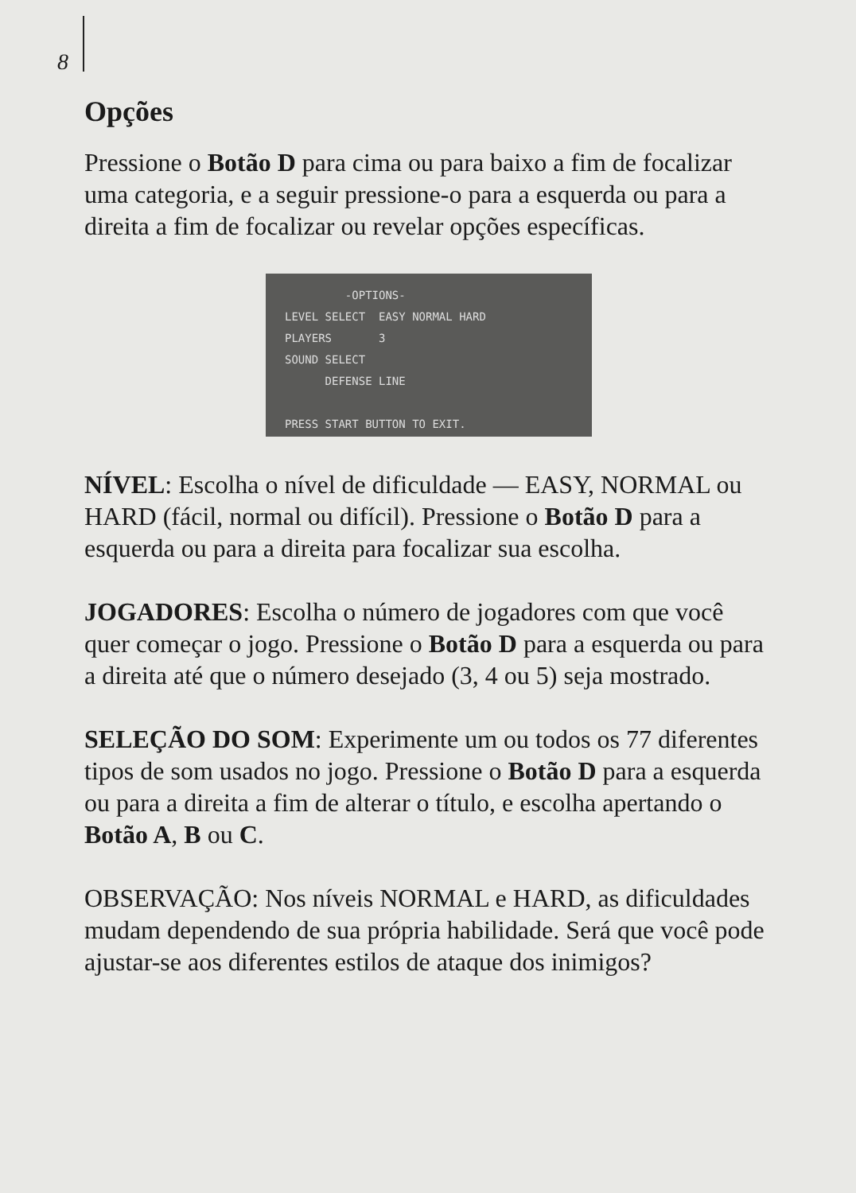8
Opções
Pressione o Botão D para cima ou para baixo a fim de focalizar uma categoria, e a seguir pressione-o para a esquerda ou para a direita a fim de focalizar ou revelar opções específicas.
-OPTIONS- LEVEL SELECT EASY NORMAL HARD PLAYERS 3 SOUND SELECT DEFENSE LINE PRESS START BUTTON TO EXIT.
NÍVEL: Escolha o nível de dificuldade — EASY, NORMAL ou HARD (fácil, normal ou difícil). Pressione o Botão D para a esquerda ou para a direita para focalizar sua escolha.
JOGADORES: Escolha o número de jogadores com que você quer começar o jogo. Pressione o Botão D para a esquerda ou para a direita até que o número desejado (3, 4 ou 5) seja mostrado.
SELEÇÃO DO SOM: Experimente um ou todos os 77 diferentes tipos de som usados no jogo. Pressione o Botão D para a esquerda ou para a direita a fim de alterar o título, e escolha apertando o Botão A, B ou C.
OBSERVAÇÃO: Nos níveis NORMAL e HARD, as dificuldades mudam dependendo de sua própria habilidade. Será que você pode ajustar-se aos diferentes estilos de ataque dos inimigos?